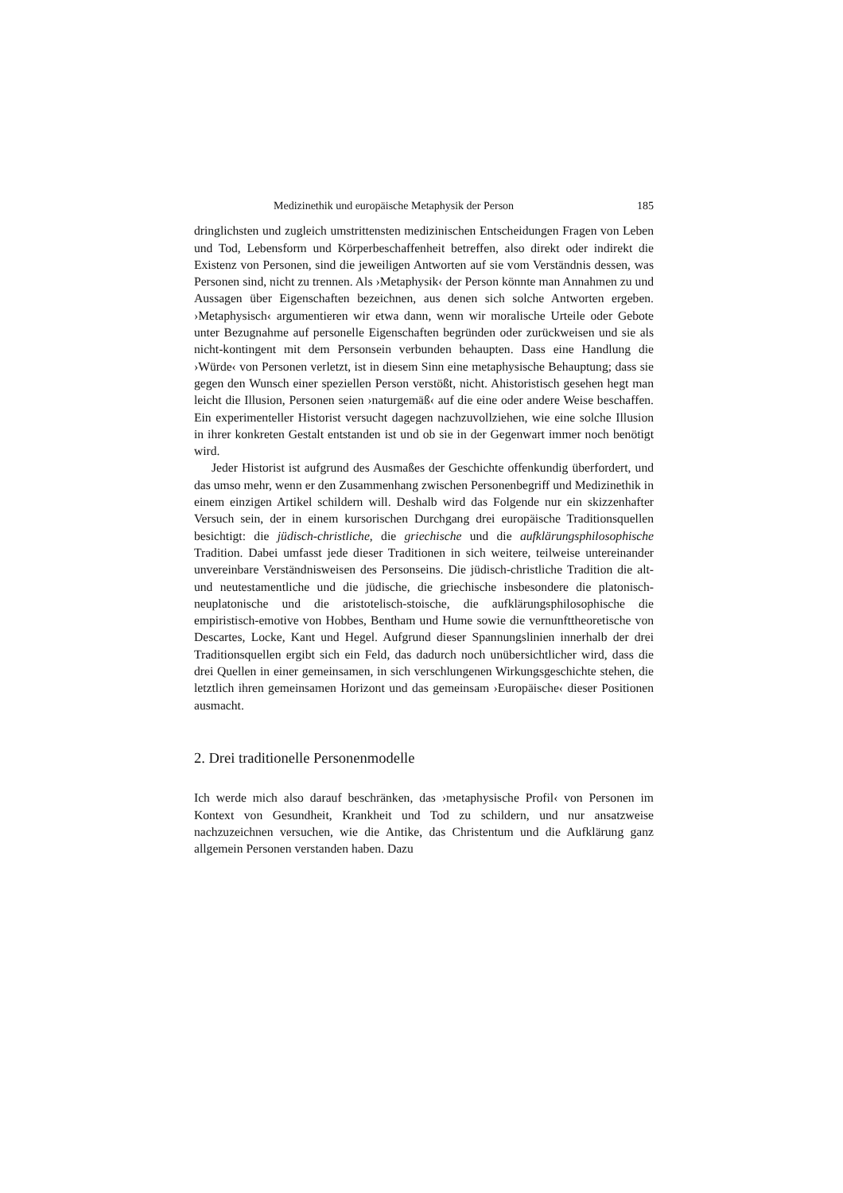Medizinethik und europäische Metaphysik der Person 185
dringlichsten und zugleich umstrittensten medizinischen Entscheidungen Fragen von Leben und Tod, Lebensform und Körperbeschaffenheit betreffen, also direkt oder indirekt die Existenz von Personen, sind die jeweiligen Antworten auf sie vom Verständnis dessen, was Personen sind, nicht zu trennen. Als ›Metaphysik‹ der Person könnte man Annahmen zu und Aussagen über Eigenschaften bezeichnen, aus denen sich solche Antworten ergeben. ›Metaphysisch‹ argumentieren wir etwa dann, wenn wir moralische Urteile oder Gebote unter Bezugnahme auf personelle Eigenschaften begründen oder zurückweisen und sie als nicht-kontingent mit dem Personsein verbunden behaupten. Dass eine Handlung die ›Würde‹ von Personen verletzt, ist in diesem Sinn eine metaphysische Behauptung; dass sie gegen den Wunsch einer speziellen Person verstößt, nicht. Ahistoristisch gesehen hegt man leicht die Illusion, Personen seien ›naturgemäß‹ auf die eine oder andere Weise beschaffen. Ein experimenteller Historist versucht dagegen nachzuvollziehen, wie eine solche Illusion in ihrer konkreten Gestalt entstanden ist und ob sie in der Gegenwart immer noch benötigt wird.
Jeder Historist ist aufgrund des Ausmaßes der Geschichte offenkundig überfordert, und das umso mehr, wenn er den Zusammenhang zwischen Personenbegriff und Medizinethik in einem einzigen Artikel schildern will. Deshalb wird das Folgende nur ein skizzenhafter Versuch sein, der in einem kursorischen Durchgang drei europäische Traditionsquellen besichtigt: die jüdisch-christliche, die griechische und die aufklärungsphilosophische Tradition. Dabei umfasst jede dieser Traditionen in sich weitere, teilweise untereinander unvereinbare Verständnisweisen des Personseins. Die jüdisch-christliche Tradition die alt- und neutestamentliche und die jüdische, die griechische insbesondere die platonisch-neuplatonische und die aristotelisch-stoische, die aufklärungsphilosophische die empiristisch-emotive von Hobbes, Bentham und Hume sowie die vernunfttheoretische von Descartes, Locke, Kant und Hegel. Aufgrund dieser Spannungslinien innerhalb der drei Traditionsquellen ergibt sich ein Feld, das dadurch noch unübersichtlicher wird, dass die drei Quellen in einer gemeinsamen, in sich verschlungenen Wirkungsgeschichte stehen, die letztlich ihren gemeinsamen Horizont und das gemeinsam ›Europäische‹ dieser Positionen ausmacht.
2. Drei traditionelle Personenmodelle
Ich werde mich also darauf beschränken, das ›metaphysische Profil‹ von Personen im Kontext von Gesundheit, Krankheit und Tod zu schildern, und nur ansatzweise nachzuzeichnen versuchen, wie die Antike, das Christentum und die Aufklärung ganz allgemein Personen verstanden haben. Dazu